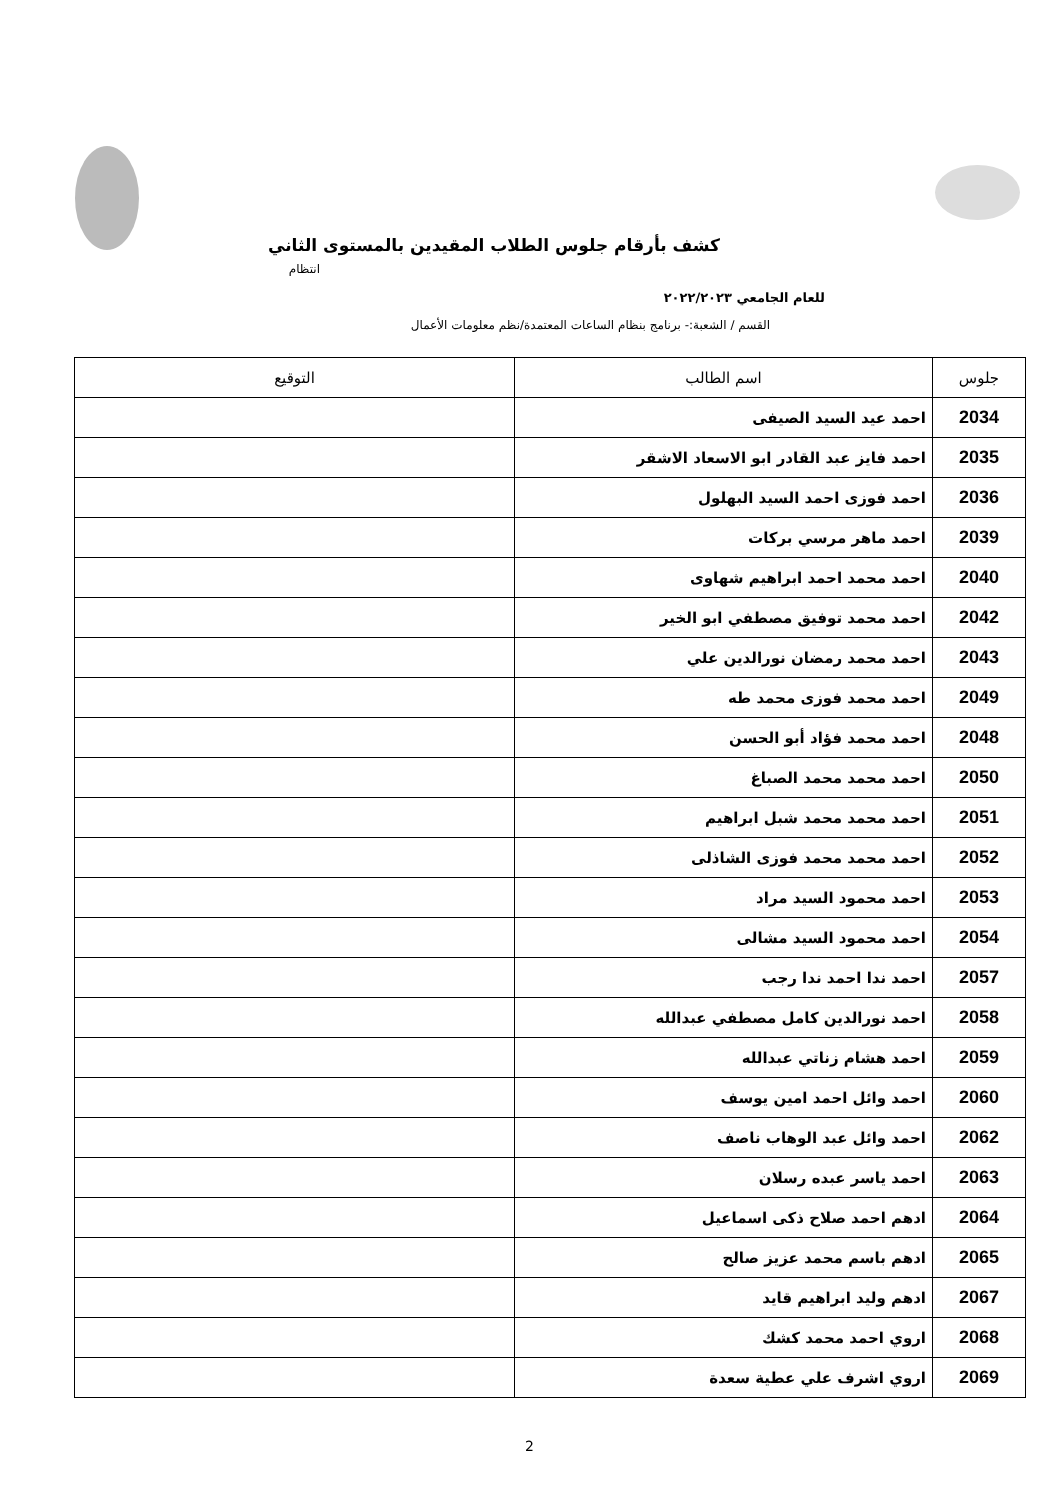كشف بأرقام جلوس الطلاب المقيدين بالمستوى الثاني
انتظام
للعام الجامعي ٢٠٢٢/٢٠٢٣
القسم / الشعبة:- برنامج بنظام الساعات المعتمدة/نظم معلومات الأعمال
| جلوس | اسم الطالب | التوقيع |
| --- | --- | --- |
| 2034 | احمد عيد السيد الصيفى | |
| 2035 | احمد فايز عبد القادر ابو الاسعاد الاشقر | |
| 2036 | احمد فوزى احمد السيد البهلول | |
| 2039 | احمد ماهر مرسي بركات | |
| 2040 | احمد محمد احمد ابراهيم شهاوى | |
| 2042 | احمد محمد توفيق مصطفي ابو الخير | |
| 2043 | احمد محمد رمضان نورالدين علي | |
| 2049 | احمد محمد فوزى محمد طه | |
| 2048 | احمد محمد فؤاد أبو الحسن | |
| 2050 | احمد محمد محمد الصباغ | |
| 2051 | احمد محمد محمد شبل ابراهيم | |
| 2052 | احمد محمد محمد فوزى الشاذلى | |
| 2053 | احمد محمود السيد مراد | |
| 2054 | احمد محمود السيد مشالى | |
| 2057 | احمد ندا احمد ندا رجب | |
| 2058 | احمد نورالدين كامل مصطفي عبدالله | |
| 2059 | احمد هشام زناتي عبدالله | |
| 2060 | احمد وائل احمد امين يوسف | |
| 2062 | احمد وائل عبد الوهاب ناصف | |
| 2063 | احمد ياسر عبده رسلان | |
| 2064 | ادهم احمد صلاح ذكى اسماعيل | |
| 2065 | ادهم باسم محمد عزيز صالح | |
| 2067 | ادهم وليد ابراهيم قايد | |
| 2068 | اروي احمد محمد كشك | |
| 2069 | اروي اشرف علي عطية سعدة | |
2